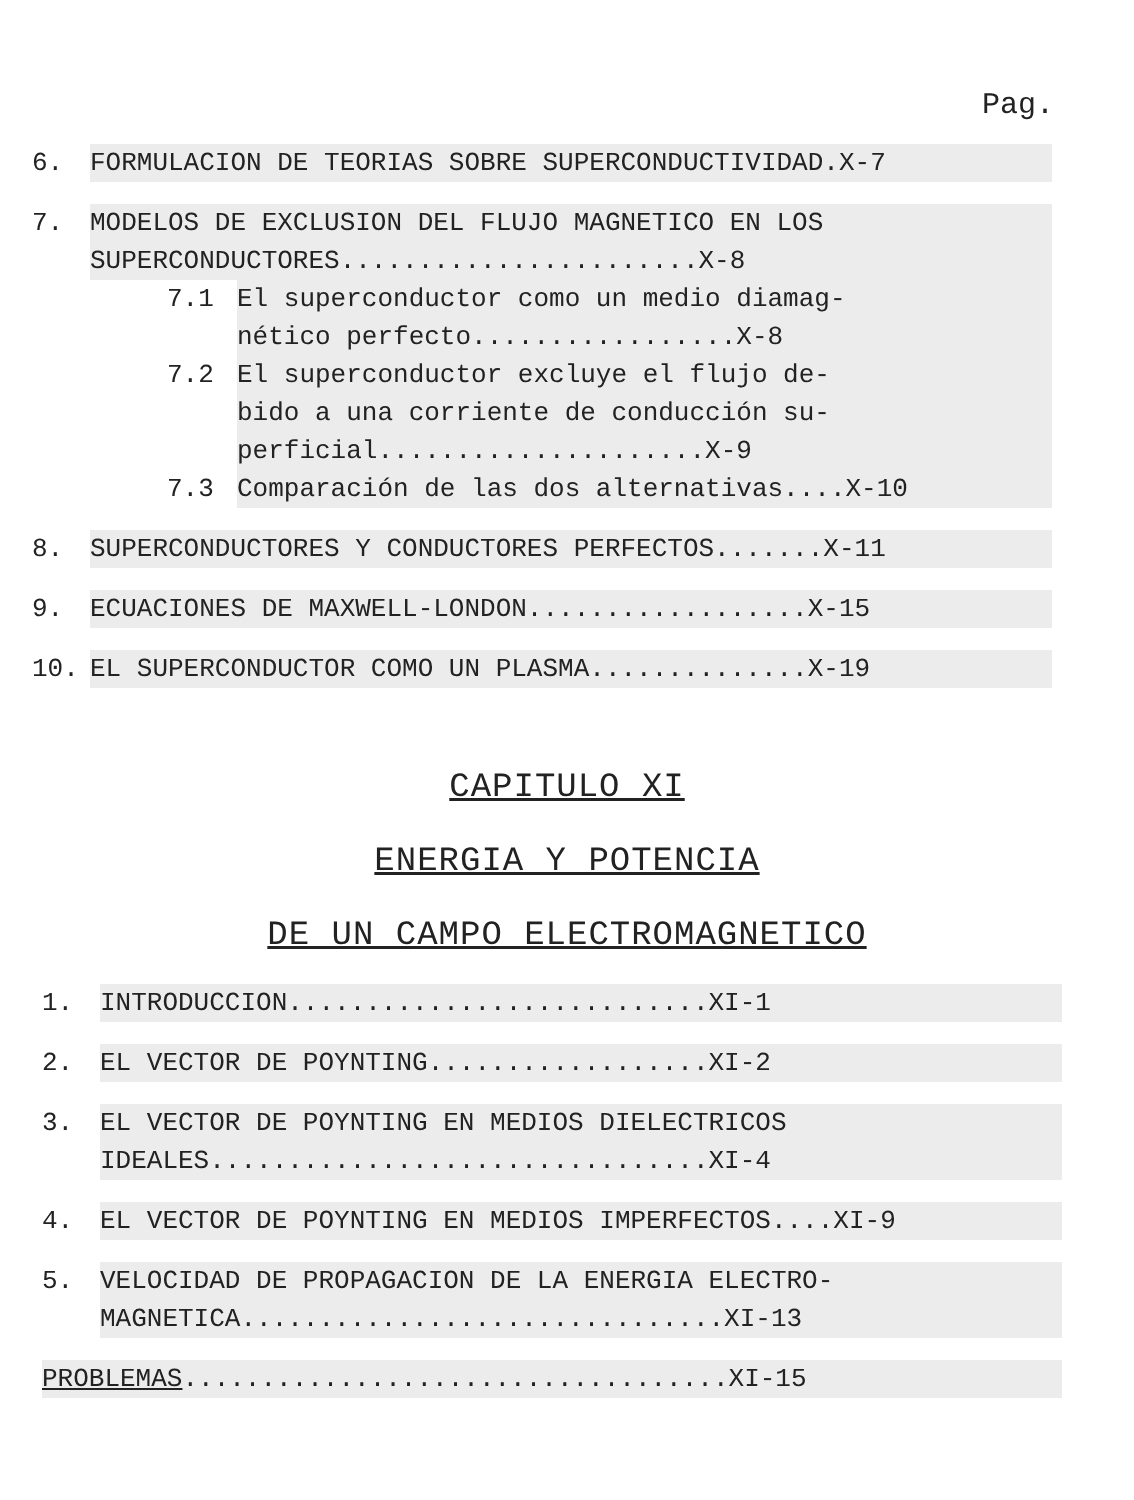Pag.
6. FORMULACION DE TEORIAS SOBRE SUPERCONDUCTIVIDAD.X-7
7. MODELOS DE EXCLUSION DEL FLUJO MAGNETICO EN LOS
SUPERCONDUCTORES.......................X-8
7.1 El superconductor como un medio diamag-
nético perfecto.................X-8
7.2 El superconductor excluye el flujo de-
bido a una corriente de conducción su-
perficial.....................X-9
7.3 Comparación de las dos alternativas....X-10
8. SUPERCONDUCTORES Y CONDUCTORES PERFECTOS.......X-11
9. ECUACIONES DE MAXWELL-LONDON..................X-15
10. EL SUPERCONDUCTOR COMO UN PLASMA..............X-19
CAPITULO XI
ENERGIA Y POTENCIA
DE UN CAMPO ELECTROMAGNETICO
1. INTRODUCCION...........................XI-1
2. EL VECTOR DE POYNTING..................XI-2
3. EL VECTOR DE POYNTING EN MEDIOS DIELECTRICOS
IDEALES................................XI-4
4. EL VECTOR DE POYNTING EN MEDIOS IMPERFECTOS....XI-9
5. VELOCIDAD DE PROPAGACION DE LA ENERGIA ELECTRO-
MAGNETICA...............................XI-13
PROBLEMAS...................................XI-15